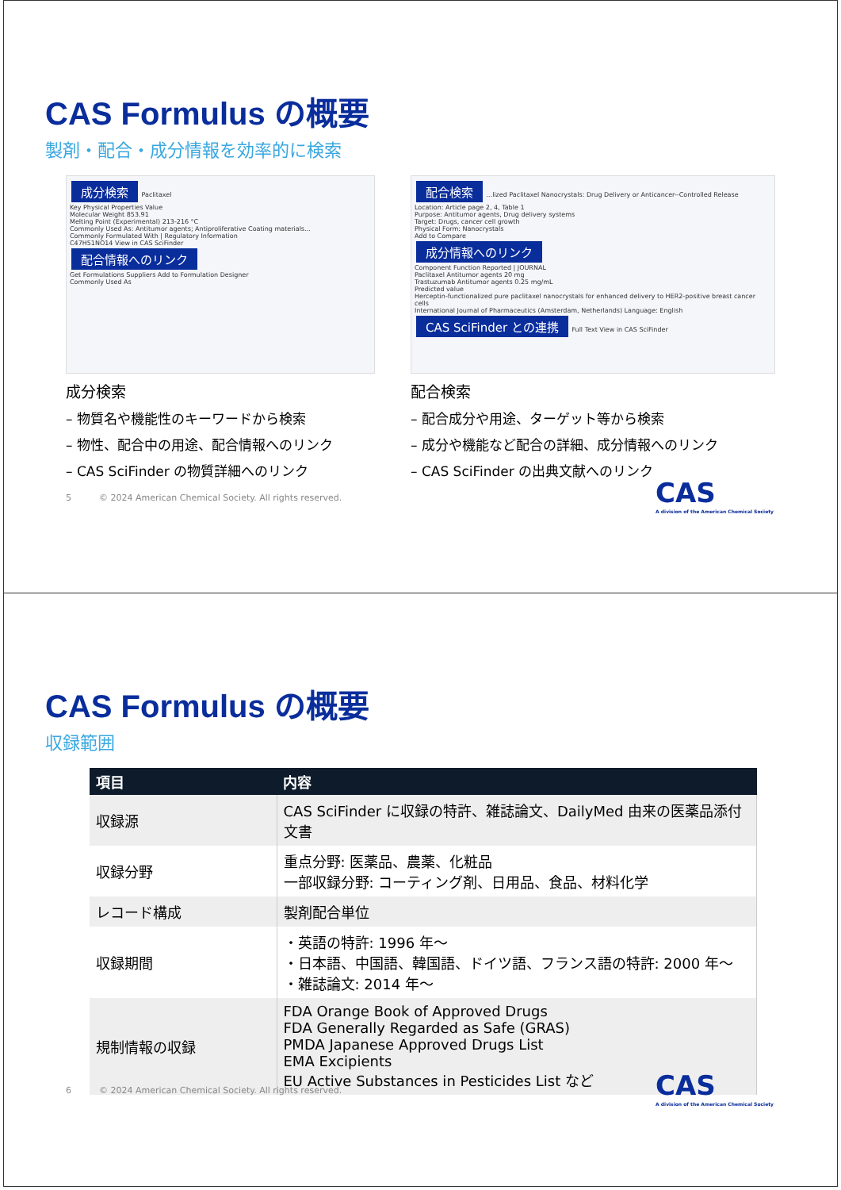CAS Formulus の概要
製剤・配合・成分情報を効率的に検索
成分検索 Paclitaxel
Key Physical Properties Value
Molecular Weight 853.91
Melting Point (Experimental) 213-216 °C
Commonly Used As: Antitumor agents; Antiproliferative Coating materials...
Commonly Formulated With | Regulatory Information
C47H51NO14 View in CAS SciFinder
配合情報へのリンク
Get Formulations Suppliers Add to Formulation Designer
Commonly Used As
成分検索
– 物質名や機能性のキーワードから検索
– 物性、配合中の用途、配合情報へのリンク
– CAS SciFinder の物質詳細へのリンク
配合検索 ...lized Paclitaxel Nanocrystals: Drug Delivery or Anticancer--Controlled Release
Location: Article page 2, 4, Table 1
Purpose: Antitumor agents, Drug delivery systems
Target: Drugs, cancer cell growth
Physical Form: Nanocrystals
Add to Compare
成分情報へのリンク
Component Function Reported | JOURNAL
Paclitaxel Antitumor agents 20 mg
Trastuzumab Antitumor agents 0.25 mg/mL
Predicted value
Herceptin-functionalized pure paclitaxel nanocrystals for enhanced delivery to HER2-positive breast cancer cells
International Journal of Pharmaceutics (Amsterdam, Netherlands) Language: English
CAS SciFinder との連携 Full Text View in CAS SciFinder
配合検索
– 配合成分や用途、ターゲット等から検索
– 成分や機能など配合の詳細、成分情報へのリンク
– CAS SciFinder の出典文献へのリンク
5 © 2024 American Chemical Society. All rights reserved.
CAS
A division of the American Chemical Society
CAS Formulus の概要
収録範囲
| 項目 | 内容 |
| --- | --- |
| 収録源 | CAS SciFinder に収録の特許、雑誌論文、DailyMed 由来の医薬品添付文書 |
| 収録分野 | 重点分野: 医薬品、農薬、化粧品 一部収録分野: コーティング剤、日用品、食品、材料化学 |
| レコード構成 | 製剤配合単位 |
| 収録期間 | ・英語の特許: 1996 年～ ・日本語、中国語、韓国語、ドイツ語、フランス語の特許: 2000 年～ ・雑誌論文: 2014 年～ |
| 規制情報の収録 | FDA Orange Book of Approved Drugs FDA Generally Regarded as Safe (GRAS) PMDA Japanese Approved Drugs List EMA Excipients EU Active Substances in Pesticides List など |
6 © 2024 American Chemical Society. All rights reserved.
CAS
A division of the American Chemical Society